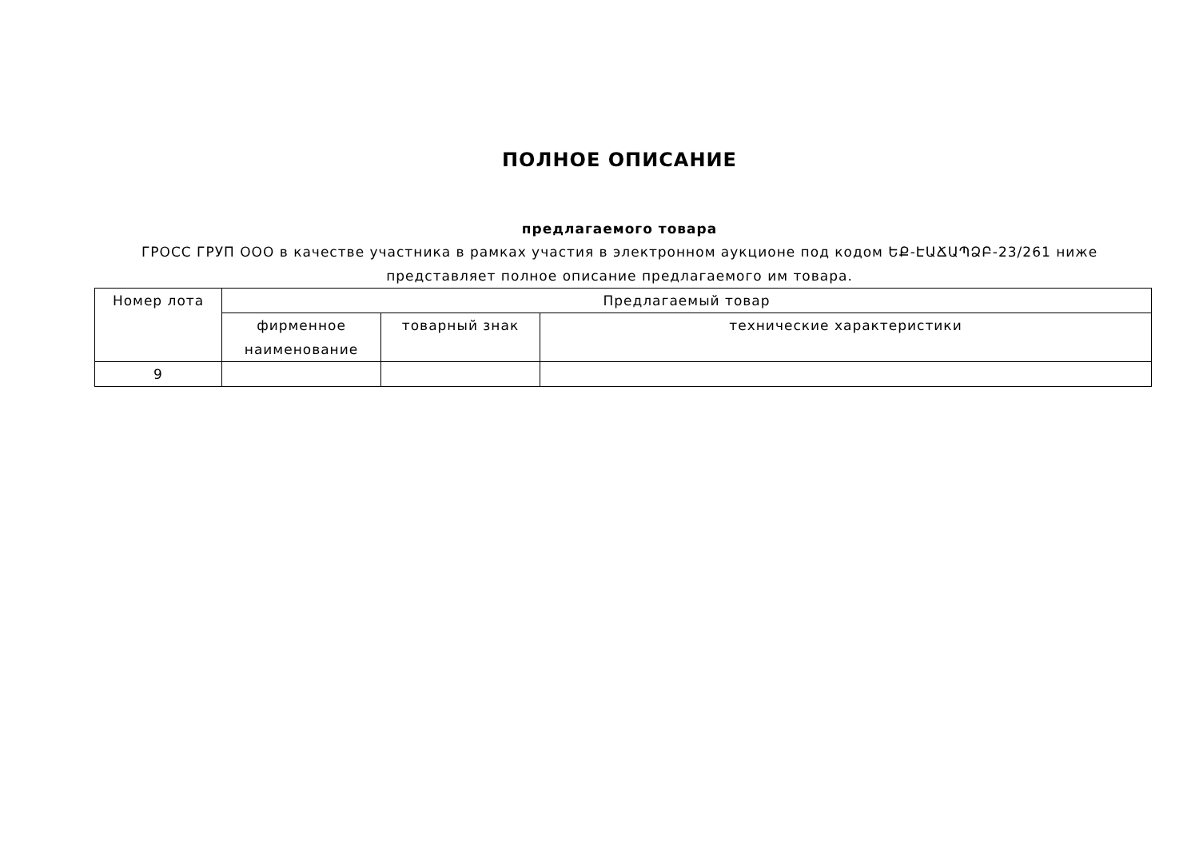ПОЛНОЕ ОПИСАНИЕ
предлагаемого товара
ГРОСС ГРУП ООО в качестве участника в рамках участия в электронном аукционе под кодом ԵՔ-ԷԱՃԱՊՁԲ-23/261 ниже представляет полное описание предлагаемого им товара.
| Номер лота | Предлагаемый товар | | |
| | фирменное наименование | товарный знак | технические характеристики |
| 9 | | | |